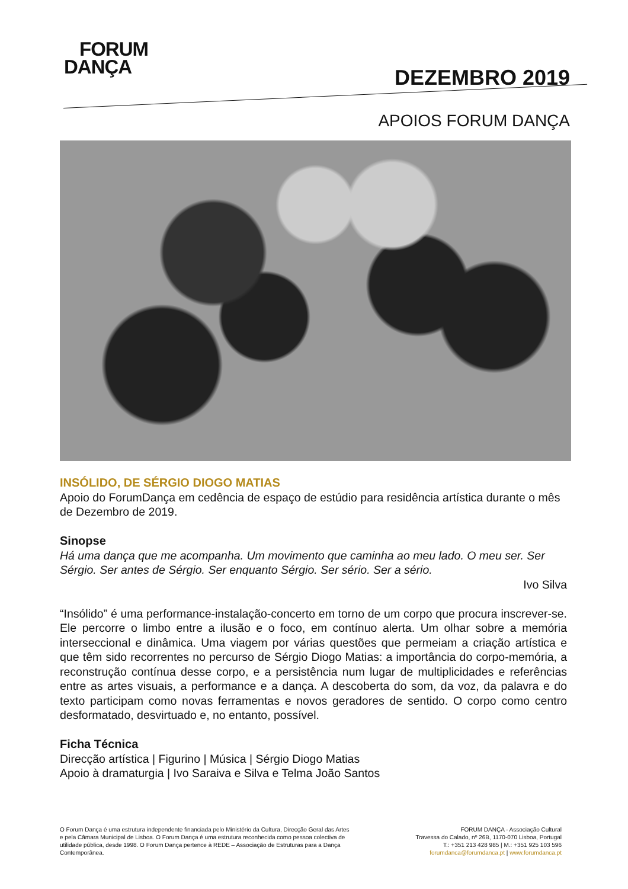FORUM
DANÇA
DEZEMBRO 2019
APOIOS FORUM DANÇA
INSÓLIDO, DE SÉRGIO DIOGO MATIAS
Apoio do ForumDança em cedência de espaço de estúdio para residência artística durante o mês de Dezembro de 2019.
Sinopse
Há uma dança que me acompanha. Um movimento que caminha ao meu lado. O meu ser. Ser Sérgio. Ser antes de Sérgio. Ser enquanto Sérgio. Ser sério. Ser a sério.
Ivo Silva
“Insólido” é uma performance-instalação-concerto em torno de um corpo que procura inscrever-se. Ele percorre o limbo entre a ilusão e o foco, em contínuo alerta. Um olhar sobre a memória interseccional e dinâmica. Uma viagem por várias questões que permeiam a criação artística e que têm sido recorrentes no percurso de Sérgio Diogo Matias: a importância do corpo-memória, a reconstrução contínua desse corpo, e a persistência num lugar de multiplicidades e referências entre as artes visuais, a performance e a dança. A descoberta do som, da voz, da palavra e do texto participam como novas ferramentas e novos geradores de sentido. O corpo como centro desformatado, desvirtuado e, no entanto, possível.
Ficha Técnica
Direcção artística | Figurino | Música | Sérgio Diogo Matias
Apoio à dramaturgia | Ivo Saraiva e Silva e Telma João Santos
O Forum Dança é uma estrutura independente financiada pelo Ministério da Cultura, Direcção Geral das Artes e pela Câmara Municipal de Lisboa. O Forum Dança é uma estrutura reconhecida como pessoa colectiva de utilidade pública, desde 1998. O Forum Dança pertence à REDE – Associação de Estruturas para a Dança Contemporânea.
FORUM DANÇA - Associação Cultural
Travessa do Calado, nº 26B, 1170-070 Lisboa, Portugal
T.: +351 213 428 985 | M.: +351 925 103 596
forumdanca@forumdanca.pt | www.forumdanca.pt